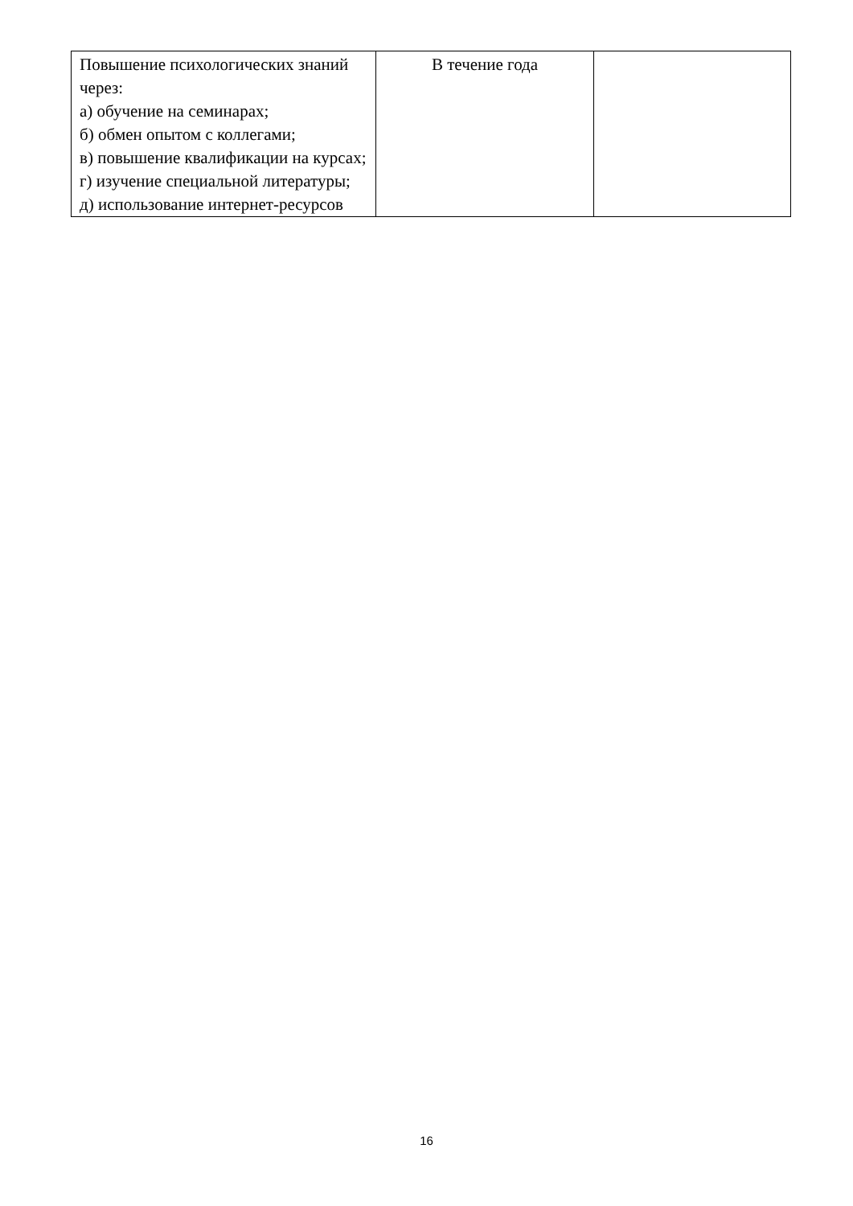| Повышение психологических знаний через: а) обучение на семинарах; б) обмен опытом с коллегами; в) повышение квалификации на курсах; г) изучение специальной литературы; д) использование интернет-ресурсов | В течение года | |
16